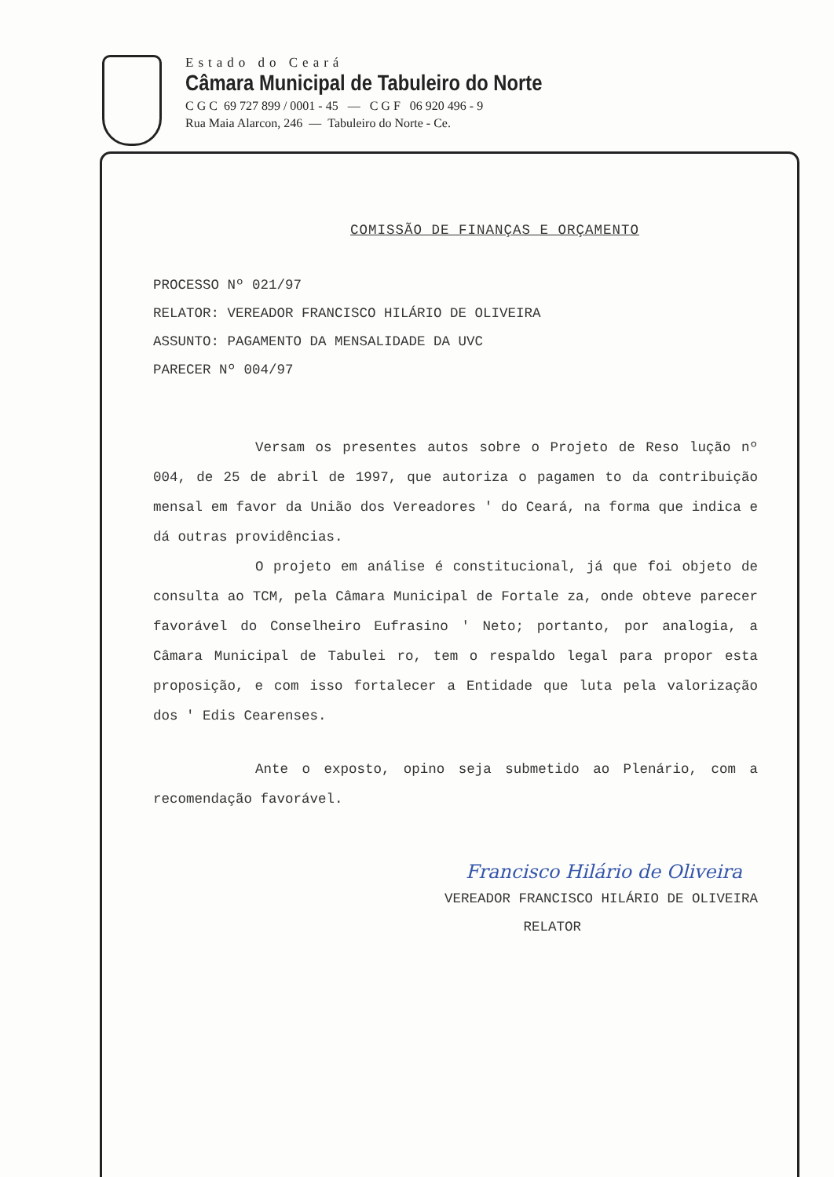Estado do Ceará
Câmara Municipal de Tabuleiro do Norte
C G C 69 727 899 / 0001 - 45 — C G F 06 920 496 - 9
Rua Maia Alarcon, 246 — Tabuleiro do Norte - Ce.
COMISSÃO DE FINANÇAS E ORÇAMENTO
PROCESSO Nº 021/97
RELATOR: VEREADOR FRANCISCO HILÁRIO DE OLIVEIRA
ASSUNTO: PAGAMENTO DA MENSALIDADE DA UVC
PARECER Nº 004/97
Versam os presentes autos sobre o Projeto de Reso lução nº 004, de 25 de abril de 1997, que autoriza o pagamen to da contribuição mensal em favor da União dos Vereadores ' do Ceará, na forma que indica e dá outras providências.
O projeto em análise é constitucional, já que foi objeto de consulta ao TCM, pela Câmara Municipal de Fortale za, onde obteve parecer favorável do Conselheiro Eufrasino ' Neto; portanto, por analogia, a Câmara Municipal de Tabulei ro, tem o respaldo legal para propor esta proposição, e com isso fortalecer a Entidade que luta pela valorização dos ' Edis Cearenses.
Ante o exposto, opino seja submetido ao Plenário, com a recomendação favorável.
Francisco Hilário de Oliveira
VEREADOR FRANCISCO HILÁRIO DE OLIVEIRA
RELATOR